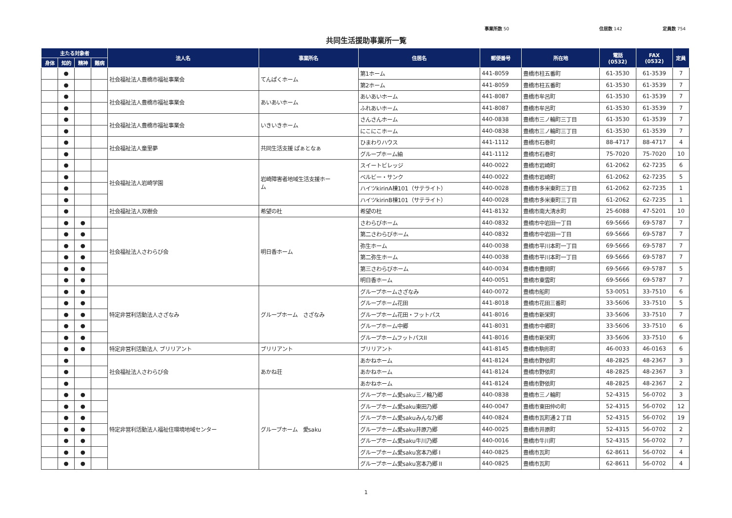事業所数 50 住居数 142 定員数 754
共同生活援助事業所一覧
| 主たる対象者 | | | | 法人名 | 事業所名 | 住居名 | 郵便番号 | 所在地 | 電話 (0532) | FAX (0532) | 定員 |
| --- | --- | --- | --- | --- | --- | --- | --- | --- | --- | --- | --- |
| 身体 | 知的 | 精神 | 難病 | | | | | | | | |
| | ● | | | 社会福祉法人豊橋市福祉事業会 | てんぱくホーム | 第1ホーム | 441-8059 | 豊橋市柱五番町 | 61-3530 | 61-3539 | 7 |
| | ● | | | | | 第2ホーム | 441-8059 | 豊橋市柱五番町 | 61-3530 | 61-3539 | 7 |
| | ● | | | 社会福祉法人豊橋市福祉事業会 | あいあいホーム | あいあいホーム | 441-8087 | 豊橋市牟呂町 | 61-3530 | 61-3539 | 7 |
| | ● | | | | | ふれあいホーム | 441-8087 | 豊橋市牟呂町 | 61-3530 | 61-3539 | 7 |
| | ● | | | 社会福祉法人豊橋市福祉事業会 | いきいきホーム | さんさんホーム | 440-0838 | 豊橋市三ノ輪町三丁目 | 61-3530 | 61-3539 | 7 |
| | ● | | | | | にこにこホーム | 440-0838 | 豊橋市三ノ輪町三丁目 | 61-3530 | 61-3539 | 7 |
| | ● | | | 社会福祉法人童里夢 | 共同生活支援 ぱぁとなぁ | ひまわりハウス | 441-1112 | 豊橋市石巻町 | 88-4717 | 88-4717 | 4 |
| | ● | | | | | グループホーム紬 | 441-1112 | 豊橋市石巻町 | 75-7020 | 75-7020 | 10 |
| | ● | | | 社会福祉法人岩崎学園 | 岩崎障害者地域生活支援ホー ム | スイートビレッジ | 440-0022 | 豊橋市岩崎町 | 61-2062 | 62-7235 | 6 |
| | ● | | | | | ベルビー・サンク | 440-0022 | 豊橋市岩崎町 | 61-2062 | 62-7235 | 5 |
| | ● | | | | | ハイツkirinA棟101（サテライト） | 440-0028 | 豊橋市多米東町三丁目 | 61-2062 | 62-7235 | 1 |
| | ● | | | | | ハイツkirinB棟101（サテライト） | 440-0028 | 豊橋市多米東町三丁目 | 61-2062 | 62-7235 | 1 |
| | ● | | | 社会福祉法人双樹会 | 希望の杜 | 希望の杜 | 441-8132 | 豊橋市南大清水町 | 25-6088 | 47-5201 | 10 |
| | ● | ● | | 社会福祉法人さわらび会 | 明日香ホーム | さわらびホーム | 440-0832 | 豊橋市中岩田一丁目 | 69-5666 | 69-5787 | 7 |
| | ● | ● | | | | 第二さわらびホーム | 440-0832 | 豊橋市中岩田一丁目 | 69-5666 | 69-5787 | 7 |
| | ● | ● | | | | 弥生ホーム | 440-0038 | 豊橋市平川本町一丁目 | 69-5666 | 69-5787 | 7 |
| | ● | ● | | | | 第二弥生ホーム | 440-0038 | 豊橋市平川本町一丁目 | 69-5666 | 69-5787 | 7 |
| | ● | ● | | | | 第三さわらびホーム | 440-0034 | 豊橋市豊岡町 | 69-5666 | 69-5787 | 5 |
| | ● | ● | | | | 明日香ホーム | 440-0051 | 豊橋市東雲町 | 69-5666 | 69-5787 | 7 |
| | ● | ● | | 特定非営利活動法人さざなみ | グループホーム さざなみ | グループホームさざなみ | 440-0072 | 豊橋市船町 | 53-0051 | 33-7510 | 6 |
| | ● | ● | | | | グループホーム花田 | 441-8018 | 豊橋市花田三番町 | 33-5606 | 33-7510 | 5 |
| | ● | ● | | | | グループホーム花田・フットパス | 441-8016 | 豊橋市新栄町 | 33-5606 | 33-7510 | 7 |
| | ● | ● | | | | グループホーム中郷 | 441-8031 | 豊橋市中郷町 | 33-5606 | 33-7510 | 6 |
| | ● | ● | | | | グループホームフットパスII | 441-8016 | 豊橋市新栄町 | 33-5606 | 33-7510 | 6 |
| | ● | ● | | 特定非営利活動法人 ブリリアント | ブリリアント | ブリリアント | 441-8145 | 豊橋市駒形町 | 46-0033 | 46-0163 | 6 |
| | ● | | | 社会福祉法人さわらび会 | あかね荘 | あかねホーム | 441-8124 | 豊橋市野依町 | 48-2825 | 48-2367 | 3 |
| | ● | | | | | あかねホーム | 441-8124 | 豊橋市野依町 | 48-2825 | 48-2367 | 3 |
| | ● | | | | | あかねホーム | 441-8124 | 豊橋市野依町 | 48-2825 | 48-2367 | 2 |
| | ● | ● | | 特定非営利活動法人福祉住環境地域センター | グループホーム 愛saku | グループホーム愛saku三ノ輪乃郷 | 440-0838 | 豊橋市三ノ輪町 | 52-4315 | 56-0702 | 3 |
| | ● | ● | | | | グループホーム愛saku東田乃郷 | 440-0047 | 豊橋市東田仲の町 | 52-4315 | 56-0702 | 12 |
| | ● | ● | | | | グループホーム愛sakuみんな乃郷 | 440-0824 | 豊橋市瓦町通２丁目 | 52-4315 | 56-0702 | 19 |
| | ● | ● | | | | グループホーム愛saku井原乃郷 | 440-0025 | 豊橋市井原町 | 52-4315 | 56-0702 | 2 |
| | ● | ● | | | | グループホーム愛saku牛川乃郷 | 440-0016 | 豊橋市牛川町 | 52-4315 | 56-0702 | 7 |
| | ● | ● | | | | グループホーム愛saku宮本乃郷 I | 440-0825 | 豊橋市瓦町 | 62-8611 | 56-0702 | 4 |
| | ● | ● | | | | グループホーム愛saku宮本乃郷 II | 440-0825 | 豊橋市瓦町 | 62-8611 | 56-0702 | 4 |
1